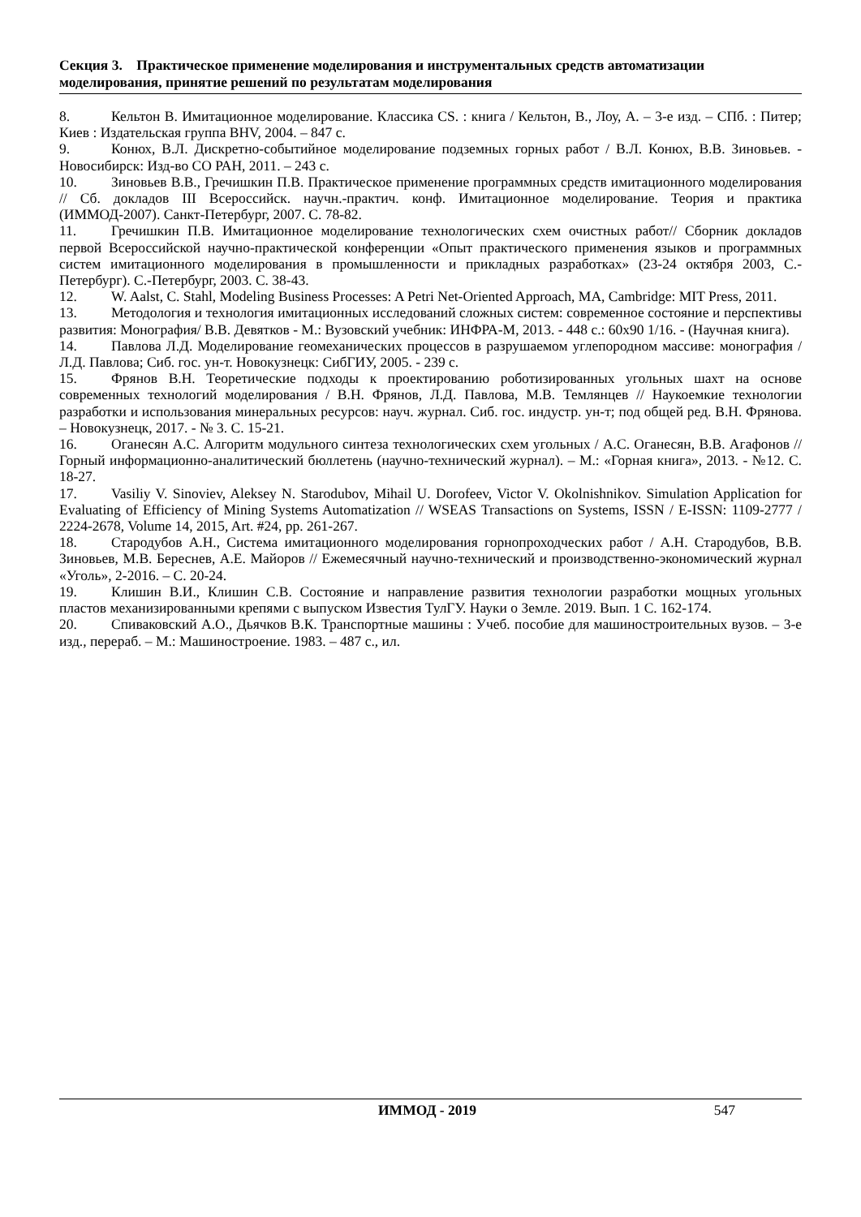Секция 3. Практическое применение моделирования и инструментальных средств автоматизации моделирования, принятие решений по результатам моделирования
8. Кельтон В. Имитационное моделирование. Классика CS. : книга / Кельтон, В., Лоу, А. – 3-е изд. – СПб. : Питер; Киев : Издательская группа BHV, 2004. – 847 с.
9. Конюх, В.Л. Дискретно-событийное моделирование подземных горных работ / В.Л. Конюх, В.В. Зиновьев. - Новосибирск: Изд-во СО РАН, 2011. – 243 с.
10. Зиновьев В.В., Гречишкин П.В. Практическое применение программных средств имитационного моделирования // Сб. докладов III Всероссийск. научн.-практич. конф. Имитационное моделирование. Теория и практика (ИММОД-2007). Санкт-Петербург, 2007. С. 78-82.
11. Гречишкин П.В. Имитационное моделирование технологических схем очистных работ// Сборник докладов первой Всероссийской научно-практической конференции «Опыт практического применения языков и программных систем имитационного моделирования в промышленности и прикладных разработках» (23-24 октября 2003, С.-Петербург). С.-Петербург, 2003. С. 38-43.
12. W. Aalst, C. Stahl, Modeling Business Processes: A Petri Net-Oriented Approach, MA, Cambridge: MIT Press, 2011.
13. Методология и технология имитационных исследований сложных систем: современное состояние и перспективы развития: Монография/ В.В. Девятков - М.: Вузовский учебник: ИНФРА-М, 2013. - 448 с.: 60x90 1/16. - (Научная книга).
14. Павлова Л.Д. Моделирование геомеханических процессов в разрушаемом углепородном массиве: монография / Л.Д. Павлова; Сиб. гос. ун-т. Новокузнецк: СибГИУ, 2005. - 239 с.
15. Фрянов В.Н. Теоретические подходы к проектированию роботизированных угольных шахт на основе современных технологий моделирования / В.Н. Фрянов, Л.Д. Павлова, М.В. Темлянцев // Наукоемкие технологии разработки и использования минеральных ресурсов: науч. журнал. Сиб. гос. индустр. ун-т; под общей ред. В.Н. Фрянова. – Новокузнецк, 2017. - № 3. С. 15-21.
16. Оганесян А.С. Алгоритм модульного синтеза технологических схем угольных / А.С. Оганесян, В.В. Агафонов // Горный информационно-аналитический бюллетень (научно-технический журнал). – М.: «Горная книга», 2013. - №12. С. 18-27.
17. Vasiliy V. Sinoviev, Aleksey N. Starodubov, Mihail U. Dorofeev, Victor V. Okolnishnikov. Simulation Application for Evaluating of Efficiency of Mining Systems Automatization // WSEAS Transactions on Systems, ISSN / E-ISSN: 1109-2777 / 2224-2678, Volume 14, 2015, Art. #24, pp. 261-267.
18. Стародубов А.Н., Система имитационного моделирования горнопроходческих работ / А.Н. Стародубов, В.В. Зиновьев, М.В. Береснев, А.Е. Майоров // Ежемесячный научно-технический и производственно-экономический журнал «Уголь», 2-2016. – С. 20-24.
19. Клишин В.И., Клишин С.В. Состояние и направление развития технологии разработки мощных угольных пластов механизированными крепями с выпуском Известия ТулГУ. Науки о Земле. 2019. Вып. 1 С. 162-174.
20. Спиваковский А.О., Дьячков В.К. Транспортные машины : Учеб. пособие для машиностроительных вузов. – 3-е изд., перераб. – М.: Машиностроение. 1983. – 487 с., ил.
ИММОД - 2019 547